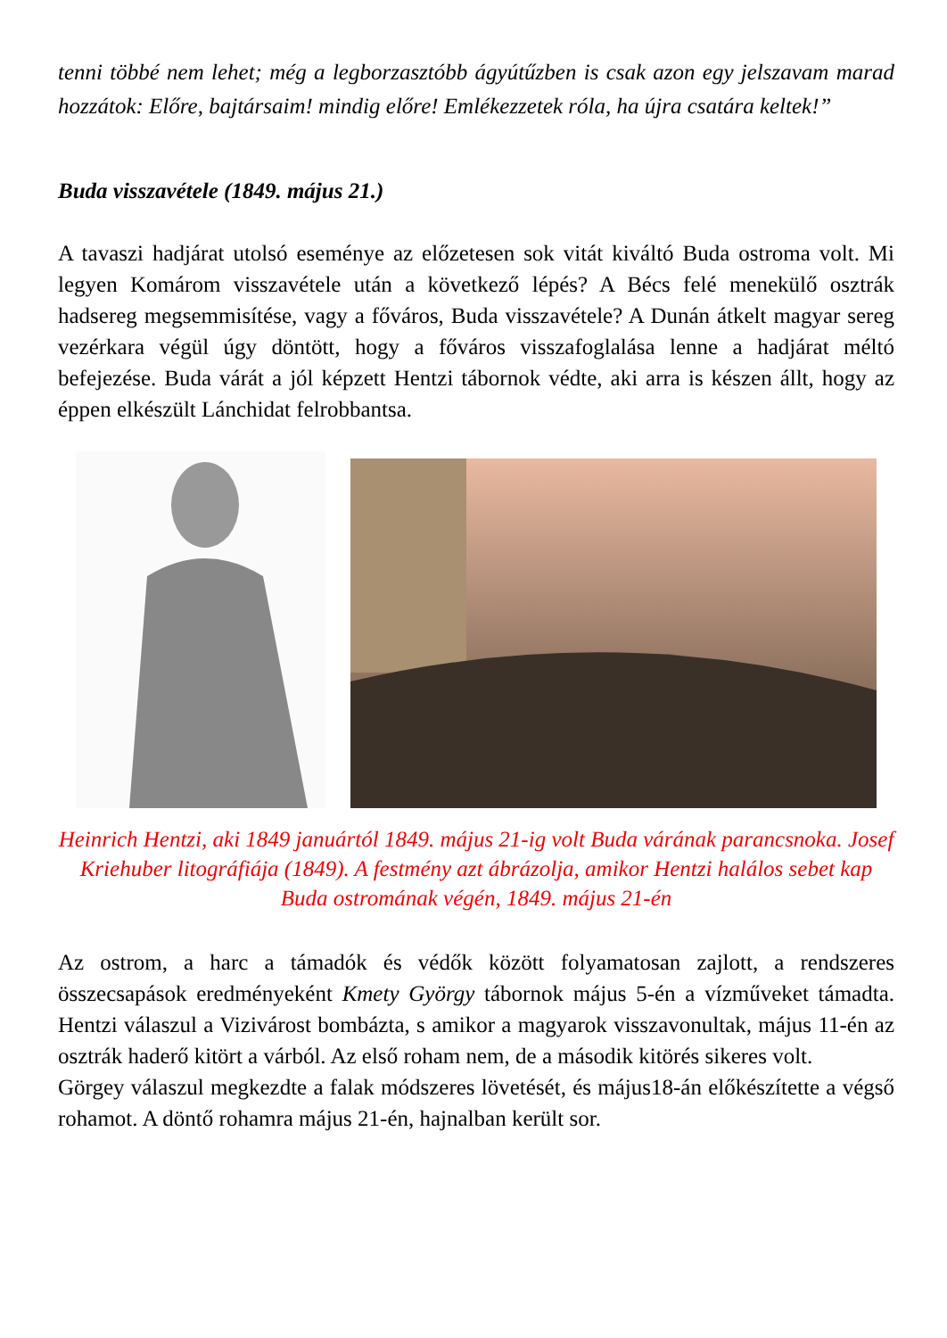tenni többé nem lehet; még a legborzasztóbb ágyútűzben is csak azon egy jelszavam marad hozzátok: Előre, bajtársaim! mindig előre! Emlékezzetek róla, ha újra csatára keltek!”
Buda visszavétele (1849. május 21.)
A tavaszi hadjárat utolsó eseménye az előzetesen sok vitát kiváltó Buda ostroma volt. Mi legyen Komárom visszavétele után a következő lépés? A Bécs felé menekülő osztrák hadsereg megsemmisítése, vagy a főváros, Buda visszavétele? A Dunán átkelt magyar sereg vezérkara végül úgy döntött, hogy a főváros visszafoglalása lenne a hadjárat méltó befejezése. Buda várát a jól képzett Hentzi tábornok védte, aki arra is készen állt, hogy az éppen elkészült Lánchidat felrobbantsa.
Heinrich Hentzi, aki 1849 januártól 1849. május 21-ig volt Buda várának parancsnoka. Josef Kriehuber litográfiája (1849). A festmény azt ábrázolja, amikor Hentzi halálos sebet kap Buda ostromának végén, 1849. május 21-én
Az ostrom, a harc a támadók és védők között folyamatosan zajlott, a rendszeres összecsapások eredményeként Kmety György tábornok május 5-én a vízműveket támadta. Hentzi válaszul a Vizivárost bombázta, s amikor a magyarok visszavonultak, május 11-én az osztrák haderő kitört a várból. Az első roham nem, de a második kitörés sikeres volt.
Görgey válaszul megkezdte a falak módszeres lövetését, és május18-án előkészítette a végső rohamot. A döntő rohamra május 21-én, hajnalban került sor.